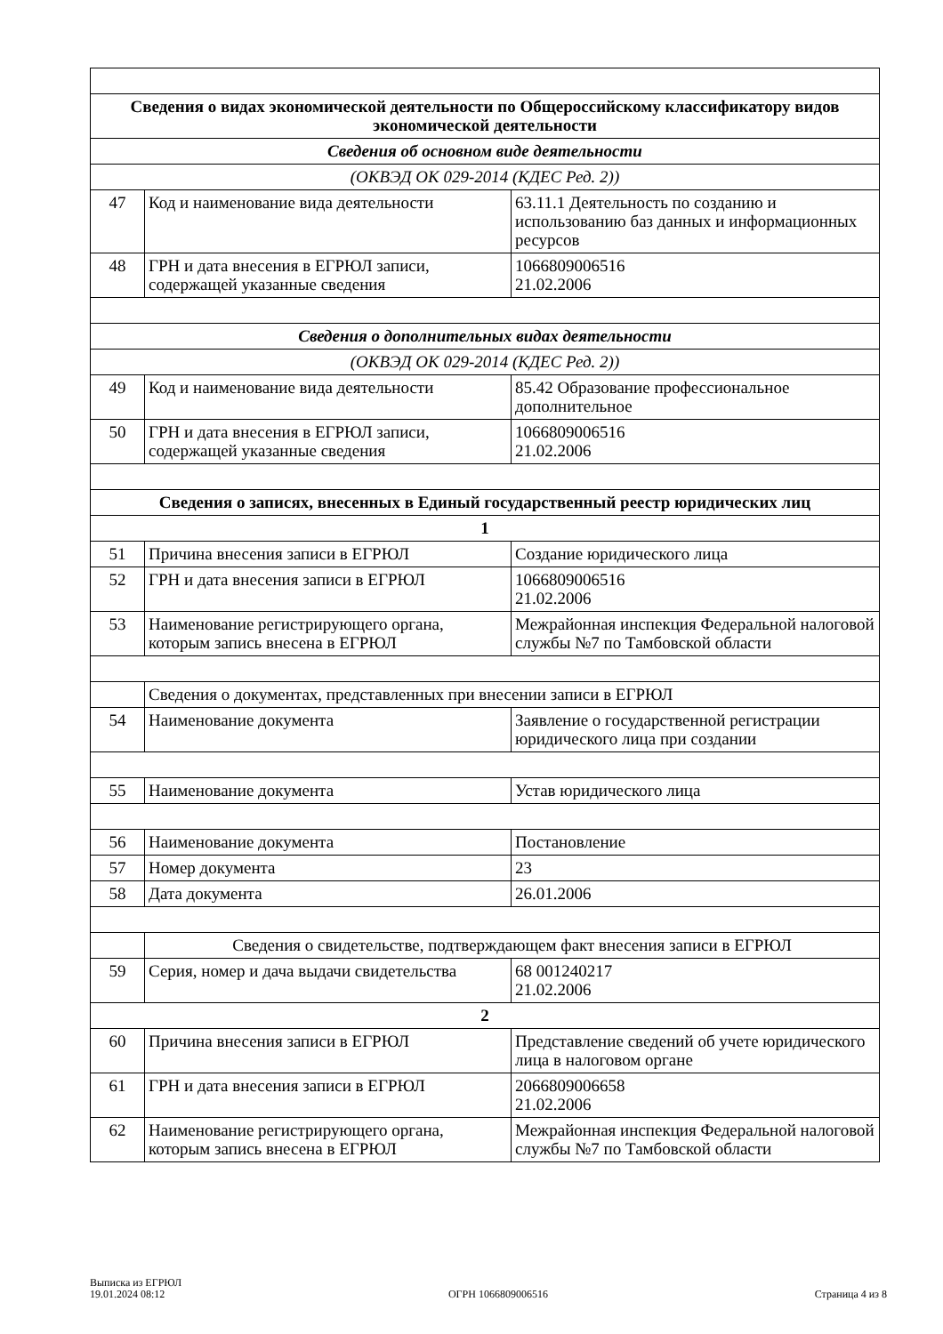| Сведения о видах экономической деятельности по Общероссийскому классификатору видов экономической деятельности | | |
| Сведения об основном виде деятельности | | |
| (ОКВЭД ОК 029-2014 (КДЕС Ред. 2)) | | |
| 47 | Код и наименование вида деятельности | 63.11.1 Деятельность по созданию и использованию баз данных и информационных ресурсов |
| 48 | ГРН и дата внесения в ЕГРЮЛ записи, содержащей указанные сведения | 1066809006516 21.02.2006 |
| Сведения о дополнительных видах деятельности | | |
| (ОКВЭД ОК 029-2014 (КДЕС Ред. 2)) | | |
| 49 | Код и наименование вида деятельности | 85.42 Образование профессиональное дополнительное |
| 50 | ГРН и дата внесения в ЕГРЮЛ записи, содержащей указанные сведения | 1066809006516 21.02.2006 |
| Сведения о записях, внесенных в Единый государственный реестр юридических лиц | | |
| 1 | | |
| 51 | Причина внесения записи в ЕГРЮЛ | Создание юридического лица |
| 52 | ГРН и дата внесения записи в ЕГРЮЛ | 1066809006516 21.02.2006 |
| 53 | Наименование регистрирующего органа, которым запись внесена в ЕГРЮЛ | Межрайонная инспекция Федеральной налоговой службы №7 по Тамбовской области |
| | Сведения о документах, представленных при внесении записи в ЕГРЮЛ | |
| 54 | Наименование документа | Заявление о государственной регистрации юридического лица при создании |
| 55 | Наименование документа | Устав юридического лица |
| 56 | Наименование документа | Постановление |
| 57 | Номер документа | 23 |
| 58 | Дата документа | 26.01.2006 |
| | Сведения о свидетельстве, подтверждающем факт внесения записи в ЕГРЮЛ | |
| 59 | Серия, номер и дача выдачи свидетельства | 68 001240217 21.02.2006 |
| 2 | | |
| 60 | Причина внесения записи в ЕГРЮЛ | Представление сведений об учете юридического лица в налоговом органе |
| 61 | ГРН и дата внесения записи в ЕГРЮЛ | 2066809006658 21.02.2006 |
| 62 | Наименование регистрирующего органа, которым запись внесена в ЕГРЮЛ | Межрайонная инспекция Федеральной налоговой службы №7 по Тамбовской области |
Выписка из ЕГРЮЛ
19.01.2024 08:12
ОГРН 1066809006516
Страница 4 из 8